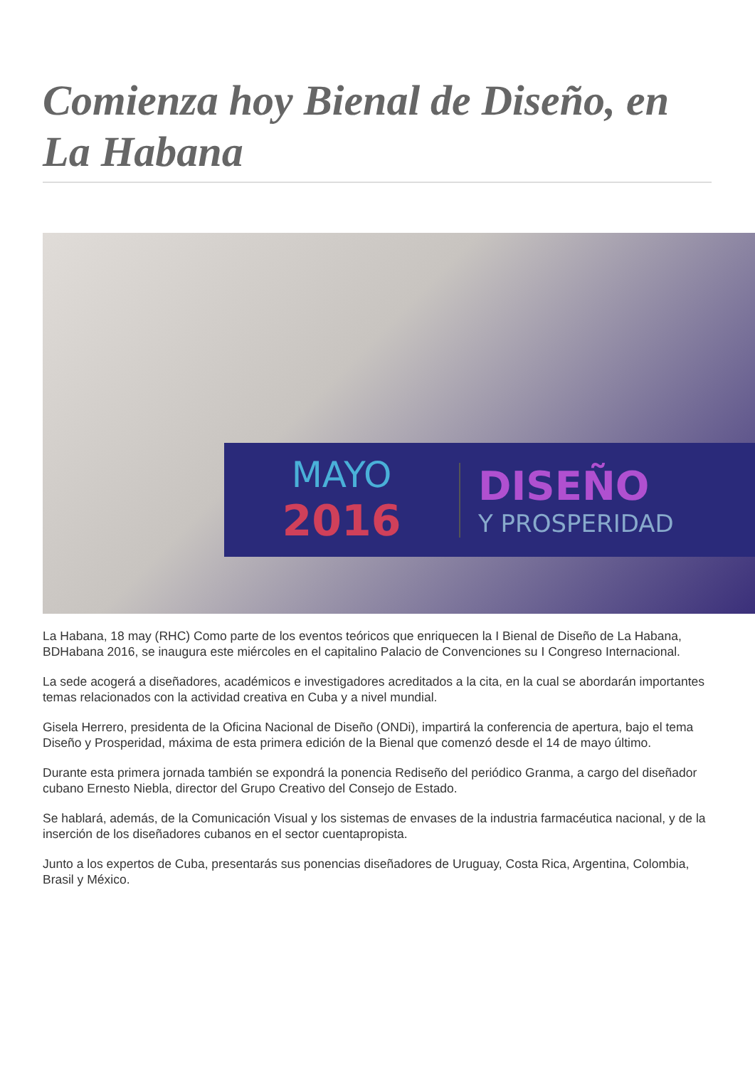Comienza hoy Bienal de Diseño, en La Habana
MAYO
2016
DISEÑO
Y PROSPERIDAD
La Habana, 18 may (RHC) Como parte de los eventos teóricos que enriquecen la I Bienal de Diseño de La Habana, BDHabana 2016, se inaugura este miércoles en el capitalino Palacio de Convenciones su I Congreso Internacional.
La sede acogerá a diseñadores, académicos e investigadores acreditados a la cita, en la cual se abordarán importantes temas relacionados con la actividad creativa en Cuba y a nivel mundial.
Gisela Herrero, presidenta de la Oficina Nacional de Diseño (ONDi), impartirá la conferencia de apertura, bajo el tema Diseño y Prosperidad, máxima de esta primera edición de la Bienal que comenzó desde el 14 de mayo último.
Durante esta primera jornada también se expondrá la ponencia Rediseño del periódico Granma, a cargo del diseñador cubano Ernesto Niebla, director del Grupo Creativo del Consejo de Estado.
Se hablará, además, de la Comunicación Visual y los sistemas de envases de la industria farmacéutica nacional, y de la inserción de los diseñadores cubanos en el sector cuentapropista.
Junto a los expertos de Cuba, presentarás sus ponencias diseñadores de Uruguay, Costa Rica, Argentina, Colombia, Brasil y México.